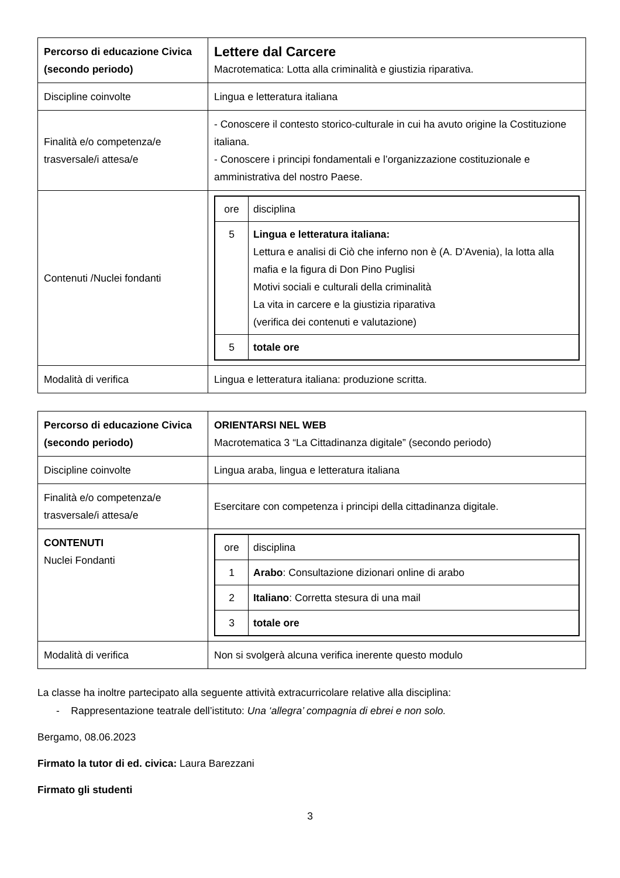| Percorso di educazione Civica (secondo periodo) | Lettere dal Carcere Macrotematica: Lotta alla criminalità e giustizia riparativa. |
| Discipline coinvolte | Lingua e letteratura italiana |
| Finalità e/o competenza/e trasversale/i attesa/e | - Conoscere il contesto storico-culturale in cui ha avuto origine la Costituzione italiana. - Conoscere i principi fondamentali e l’organizzazione costituzionale e amministrativa del nostro Paese. |
| Contenuti /Nuclei fondanti | / ore / disciplina / / 5 / Lingua e letteratura italiana: Lettura e analisi di Ciò che inferno non è (A. D’Avenia), la lotta alla mafia e la figura di Don Pino Puglisi Motivi sociali e culturali della criminalità La vita in carcere e la giustizia riparativa (verifica dei contenuti e valutazione) / / 5 / totale ore / |
| Modalità di verifica | Lingua e letteratura italiana: produzione scritta. |
| Percorso di educazione Civica (secondo periodo) | ORIENTARSI NEL WEB Macrotematica 3 “La Cittadinanza digitale” (secondo periodo) |
| Discipline coinvolte | Lingua araba, lingua e letteratura italiana |
| Finalità e/o competenza/e trasversale/i attesa/e | Esercitare con competenza i principi della cittadinanza digitale. |
| CONTENUTI Nuclei Fondanti | / ore / disciplina / / 1 / Arabo : Consultazione dizionari online di arabo / / 2 / Italiano : Corretta stesura di una mail / / 3 / totale ore / |
| Modalità di verifica | Non si svolgerà alcuna verifica inerente questo modulo |
La classe ha inoltre partecipato alla seguente attività extracurricolare relative alla disciplina:
- Rappresentazione teatrale dell’istituto: Una ‘allegra’ compagnia di ebrei e non solo.
Bergamo, 08.06.2023
Firmato la tutor di ed. civica: Laura Barezzani
Firmato gli studenti
3